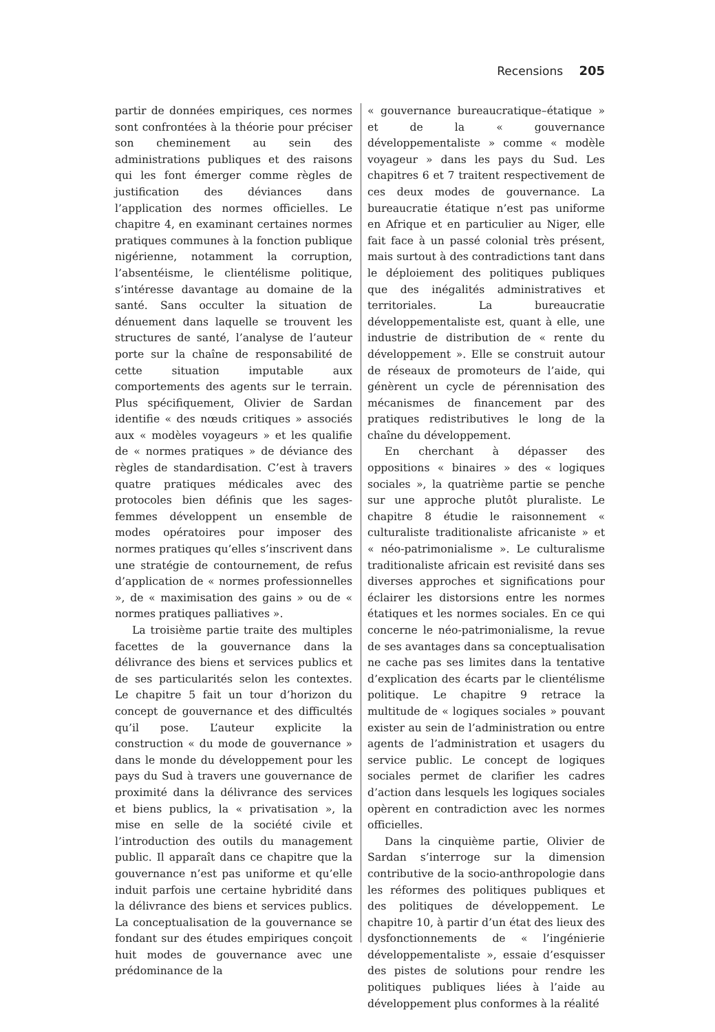Recensions 205
partir de données empiriques, ces normes sont confrontées à la théorie pour préciser son cheminement au sein des administrations publiques et des raisons qui les font émerger comme règles de justification des déviances dans l’application des normes officielles. Le chapitre 4, en examinant certaines normes pratiques communes à la fonction publique nigérienne, notamment la corruption, l’absentéisme, le clientélisme politique, s’intéresse davantage au domaine de la santé. Sans occulter la situation de dénuement dans laquelle se trouvent les structures de santé, l’analyse de l’auteur porte sur la chaîne de responsabilité de cette situation imputable aux comportements des agents sur le terrain. Plus spécifiquement, Olivier de Sardan identifie « des nœuds critiques » associés aux « modèles voyageurs » et les qualifie de « normes pratiques » de déviance des règles de standardisation. C’est à travers quatre pratiques médicales avec des protocoles bien définis que les sages-femmes développent un ensemble de modes opératoires pour imposer des normes pratiques qu’elles s’inscrivent dans une stratégie de contournement, de refus d’application de « normes professionnelles », de « maximisation des gains » ou de « normes pratiques palliatives ».
La troisième partie traite des multiples facettes de la gouvernance dans la délivrance des biens et services publics et de ses particularités selon les contextes. Le chapitre 5 fait un tour d’horizon du concept de gouvernance et des difficultés qu’il pose. L’auteur explicite la construction « du mode de gouvernance » dans le monde du développement pour les pays du Sud à travers une gouvernance de proximité dans la délivrance des services et biens publics, la « privatisation », la mise en selle de la société civile et l’introduction des outils du management public. Il apparaît dans ce chapitre que la gouvernance n’est pas uniforme et qu’elle induit parfois une certaine hybridité dans la délivrance des biens et services publics. La conceptualisation de la gouvernance se fondant sur des études empiriques conçoit huit modes de gouvernance avec une prédominance de la
« gouvernance bureaucratique–étatique » et de la « gouvernance développementaliste » comme « modèle voyageur » dans les pays du Sud. Les chapitres 6 et 7 traitent respectivement de ces deux modes de gouvernance. La bureaucratie étatique n’est pas uniforme en Afrique et en particulier au Niger, elle fait face à un passé colonial très présent, mais surtout à des contradictions tant dans le déploiement des politiques publiques que des inégalités administratives et territoriales. La bureaucratie développementaliste est, quant à elle, une industrie de distribution de « rente du développement ». Elle se construit autour de réseaux de promoteurs de l’aide, qui génèrent un cycle de pérennisation des mécanismes de financement par des pratiques redistributives le long de la chaîne du développement.
En cherchant à dépasser des oppositions « binaires » des « logiques sociales », la quatrième partie se penche sur une approche plutôt pluraliste. Le chapitre 8 étudie le raisonnement « culturaliste traditionaliste africaniste » et « néo-patrimonialisme ». Le culturalisme traditionaliste africain est revisité dans ses diverses approches et significations pour éclairer les distorsions entre les normes étatiques et les normes sociales. En ce qui concerne le néo-patrimonialisme, la revue de ses avantages dans sa conceptualisation ne cache pas ses limites dans la tentative d’explication des écarts par le clientélisme politique. Le chapitre 9 retrace la multitude de « logiques sociales » pouvant exister au sein de l’administration ou entre agents de l’administration et usagers du service public. Le concept de logiques sociales permet de clarifier les cadres d’action dans lesquels les logiques sociales opèrent en contradiction avec les normes officielles.
Dans la cinquième partie, Olivier de Sardan s’interroge sur la dimension contributive de la socio-anthropologie dans les réformes des politiques publiques et des politiques de développement. Le chapitre 10, à partir d’un état des lieux des dysfonctionnements de « l’ingénierie développementaliste », essaie d’esquisser des pistes de solutions pour rendre les politiques publiques liées à l’aide au développement plus conformes à la réalité